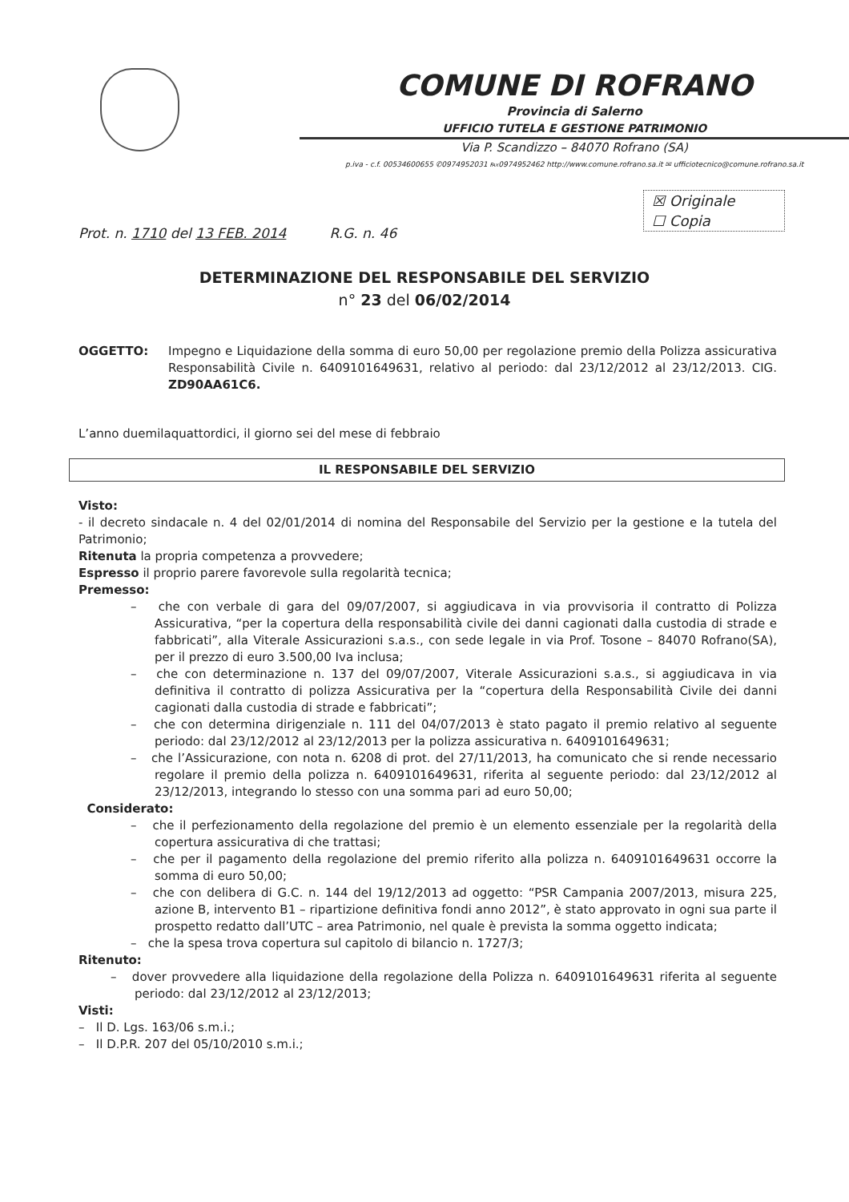COMUNE DI ROFRANO
Provincia di Salerno
UFFICIO TUTELA E GESTIONE PATRIMONIO
Via P. Scandizzo – 84070 Rofrano (SA)
p.iva - c.f. 00534600655 ✆0974952031 ℻0974952462 http://www.comune.rofrano.sa.it ✉ ufficiotecnico@comune.rofrano.sa.it
☒ Originale
☐ Copia
Prot. n. 1710 del 13 FEB. 2014 R.G. n. 46
DETERMINAZIONE DEL RESPONSABILE DEL SERVIZIO
n° 23 del 06/02/2014
OGGETTO: Impegno e Liquidazione della somma di euro 50,00 per regolazione premio della Polizza assicurativa Responsabilità Civile n. 6409101649631, relativo al periodo: dal 23/12/2012 al 23/12/2013. CIG. ZD90AA61C6.
L’anno duemilaquattordici, il giorno sei del mese di febbraio
IL RESPONSABILE DEL SERVIZIO
Visto:
- il decreto sindacale n. 4 del 02/01/2014 di nomina del Responsabile del Servizio per la gestione e la tutela del Patrimonio;
Ritenuta la propria competenza a provvedere;
Espresso il proprio parere favorevole sulla regolarità tecnica;
Premesso:
– che con verbale di gara del 09/07/2007, si aggiudicava in via provvisoria il contratto di Polizza Assicurativa, “per la copertura della responsabilità civile dei danni cagionati dalla custodia di strade e fabbricati”, alla Viterale Assicurazioni s.a.s., con sede legale in via Prof. Tosone – 84070 Rofrano(SA), per il prezzo di euro 3.500,00 Iva inclusa;
– che con determinazione n. 137 del 09/07/2007, Viterale Assicurazioni s.a.s., si aggiudicava in via definitiva il contratto di polizza Assicurativa per la “copertura della Responsabilità Civile dei danni cagionati dalla custodia di strade e fabbricati”;
– che con determina dirigenziale n. 111 del 04/07/2013 è stato pagato il premio relativo al seguente periodo: dal 23/12/2012 al 23/12/2013 per la polizza assicurativa n. 6409101649631;
– che l’Assicurazione, con nota n. 6208 di prot. del 27/11/2013, ha comunicato che si rende necessario regolare il premio della polizza n. 6409101649631, riferita al seguente periodo: dal 23/12/2012 al 23/12/2013, integrando lo stesso con una somma pari ad euro 50,00;
Considerato:
– che il perfezionamento della regolazione del premio è un elemento essenziale per la regolarità della copertura assicurativa di che trattasi;
– che per il pagamento della regolazione del premio riferito alla polizza n. 6409101649631 occorre la somma di euro 50,00;
– che con delibera di G.C. n. 144 del 19/12/2013 ad oggetto: “PSR Campania 2007/2013, misura 225, azione B, intervento B1 – ripartizione definitiva fondi anno 2012”, è stato approvato in ogni sua parte il prospetto redatto dall’UTC – area Patrimonio, nel quale è prevista la somma oggetto indicata;
– che la spesa trova copertura sul capitolo di bilancio n. 1727/3;
Ritenuto:
– dover provvedere alla liquidazione della regolazione della Polizza n. 6409101649631 riferita al seguente periodo: dal 23/12/2012 al 23/12/2013;
Visti:
– Il D. Lgs. 163/06 s.m.i.;
– Il D.P.R. 207 del 05/10/2010 s.m.i.;